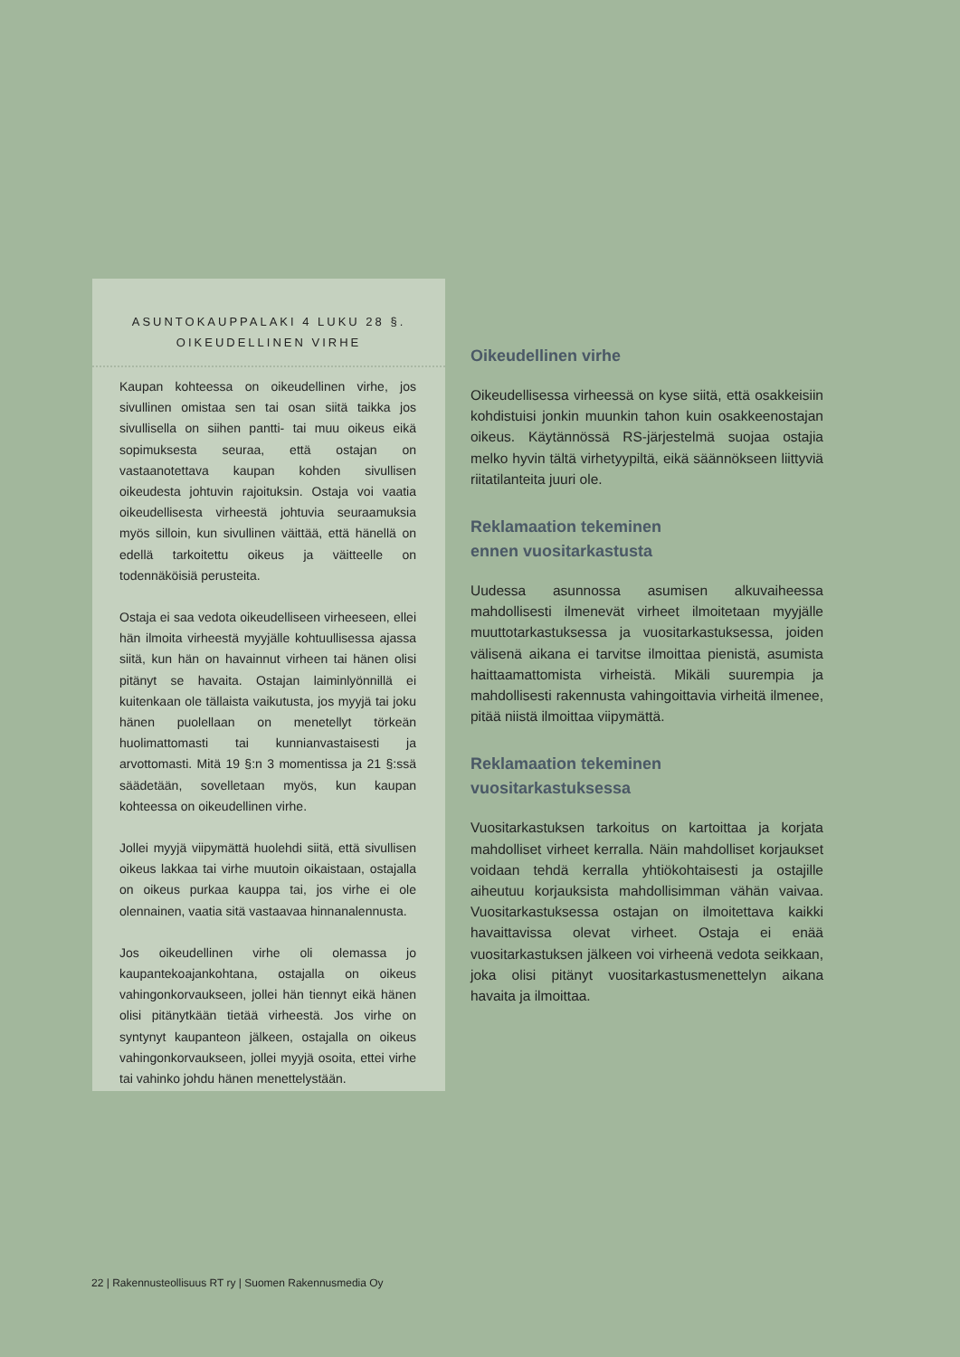ASUNTOKAUPPALAKI 4 LUKU 28 §.
OIKEUDELLINEN VIRHE
Kaupan kohteessa on oikeudellinen virhe, jos sivullinen omistaa sen tai osan siitä taikka jos sivullisella on siihen pantti- tai muu oikeus eikä sopimuksesta seuraa, että ostajan on vastaanotettava kaupan kohden sivullisen oikeudesta johtuvin rajoituksin. Ostaja voi vaatia oikeudellisesta virheestä johtuvia seuraamuksia myös silloin, kun sivullinen väittää, että hänellä on edellä tarkoitettu oikeus ja väitteelle on todennäköisiä perusteita.
Ostaja ei saa vedota oikeudelliseen virheeseen, ellei hän ilmoita virheestä myyjälle kohtuullisessa ajassa siitä, kun hän on havainnut virheen tai hänen olisi pitänyt se havaita. Ostajan laiminlyönnillä ei kuitenkaan ole tällaista vaikutusta, jos myyjä tai joku hänen puolellaan on menetellyt törkeän huolimattomasti tai kunnianvastaisesti ja arvottomasti. Mitä 19 §:n 3 momentissa ja 21 §:ssä säädetään, sovelletaan myös, kun kaupan kohteessa on oikeudellinen virhe.
Jollei myyjä viipymättä huolehdi siitä, että sivullisen oikeus lakkaa tai virhe muutoin oikaistaan, ostajalla on oikeus purkaa kauppa tai, jos virhe ei ole olennainen, vaatia sitä vastaavaa hinnanalennusta.
Jos oikeudellinen virhe oli olemassa jo kaupantekoajankohtana, ostajalla on oikeus vahingonkorvaukseen, jollei hän tiennyt eikä hänen olisi pitänytkään tietää virheestä. Jos virhe on syntynyt kaupanteon jälkeen, ostajalla on oikeus vahingonkorvaukseen, jollei myyjä osoita, ettei virhe tai vahinko johdu hänen menettelystään.
Oikeudellinen virhe
Oikeudellisessa virheessä on kyse siitä, että osakkeisiin kohdistuisi jonkin muunkin tahon kuin osakkeenostajan oikeus. Käytännössä RS-järjestelmä suojaa ostajia melko hyvin tältä virhetyypiltä, eikä säännökseen liittyviä riitatilanteita juuri ole.
Reklamaation tekeminen
ennen vuositarkastusta
Uudessa asunnossa asumisen alkuvaiheessa mahdollisesti ilmenevät virheet ilmoitetaan myyjälle muuttotarkastuksessa ja vuositarkastuksessa, joiden välisenä aikana ei tarvitse ilmoittaa pienistä, asumista haittaamattomista virheistä. Mikäli suurempia ja mahdollisesti rakennusta vahingoittavia virheitä ilmenee, pitää niistä ilmoittaa viipymättä.
Reklamaation tekeminen
vuositarkastuksessa
Vuositarkastuksen tarkoitus on kartoittaa ja korjata mahdolliset virheet kerralla. Näin mahdolliset korjaukset voidaan tehdä kerralla yhtiökohtaisesti ja ostajille aiheutuu korjauksista mahdollisimman vähän vaivaa. Vuositarkastuksessa ostajan on ilmoitettava kaikki havaittavissa olevat virheet. Ostaja ei enää vuositarkastuksen jälkeen voi virheenä vedota seikkaan, joka olisi pitänyt vuositarkastusmenettelyn aikana havaita ja ilmoittaa.
22 | Rakennusteollisuus RT ry | Suomen Rakennusmedia Oy